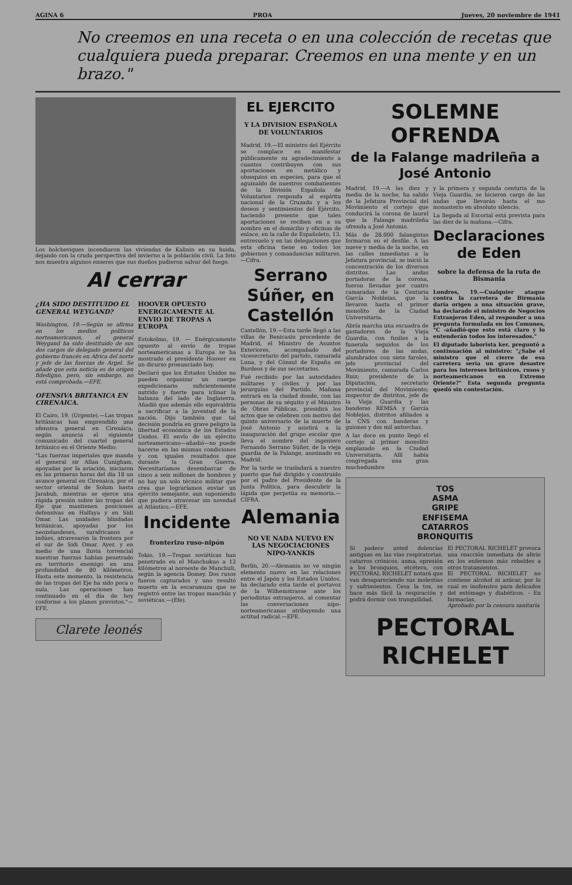AGINA 6 PROA Jueves, 20 noviembre de 1941
No creemos en una receta o en una colección de recetas que cualquiera pueda preparar. Creemos en una mente y en un brazo."
Los bolcheviques incendiaron las viviendas de Kalinin en su huida, dejando con la cruda perspectiva del invierno a la población civil. La foto nos muestra algunos enseres que sus dueños pudieron salvar del fuego.
Al cerrar
¿HA SIDO DESTITUIDO EL GENERAL WEYGAND?
Washington, 19.—Según se afirma en los medios políticos norteamericanos, el general Weygand ha sido destituido de sus dos cargos de delegado general del gobierno francés en Africa del norte y jefe de las fuerzas de Argel. Se añade que esta noticia es de origen fidedigno, pero, sin embargo, no está comprobada.—EFE.
OFENSIVA BRITANICA EN CIRENAICA.
El Cairo, 19. (Urgente).—Las tropas británicas han emprendido una ofensiva general en Cirenáica, según anuncia el siguiente comunicado del cuartel general británico en el Oriente Medio:
"Las fuerzas imperiales que manda el general sir Allan Cunigham, apoyadas por la aviación, iniciaron en las primeras horas del día 18 un avance general en Cirenaica, por el sector oriental de Solum hasta Jarabub, mientras se ejerce una rápida presión sobre las tropas del Eje que mantienen posiciones defensivas en Halfaya y en Sidi Omar. Las unidades blindadas británicas, apoyadas por los neozelandeses, surafricanos e indúes, atravesaron la frontera por el sur de Sidi Omar. Ayer, y en medio de una lluvia torrencial nuestras fuerzas habían penetrado en territorio enemigo en una profundidad de 80 kilómetros. Hasta este momento, la resistencia de las tropas del Eje ha sido poca o nula. Las operaciones han continuado en el día de hoy conforme a los planes previstos."—EFE.
HOOVER OPUESTO ENERGICAMENTE AL ENVIO DE TROPAS A EUROPA
Estokolmo, 19. — Enérgicamente opuesto al envío de tropas norteamericanas a Europa se ha mostrado el presidente Hoover en un dicurso pronunciado hoy.
Declaró que los Estados Unidos no pueden organizar un cuerpo expedicionario suficientemente nutrido y fuerte para iclinar la balanza del lado de Inglaterra. Añadió que además ello equivaldría a sacrificar a la juventud de la nación. Dijo también que tal decisión pondría en grave peligro la libertad económica de los Estados Unidos. El envío de un ejército norteamericano—añadió—no puede hacerse en las mismas condiciones y con iguales resultados que durante la Gran Guerra. Necesitaríamos desembarcar de cinco a seis millones de hombres y no hay un solo técnico militar que crea que lograríamos enviar un ejército semejante, aun suponiendo que pudiera atravesar sin novedad el Atlántico.—EFE.
Incidente
fronterizo ruso-nipón
Tokio, 19.—Tropas soviéticas han penetrado en el Manchukuo a 12 kilómetros al noroeste de Manchuli, según la agencia Domey. Dos rusos fueron capturados y uno resultó muerto en la escaramuza que se registró entre las tropas manchús y soviéticas.—(Efe).
Clarete leonés
EL EJERCITO
Y LA DIVISION ESPAÑOLA DE VOLUNTARIOS
Madrid, 19.—El ministro del Ejército se complace en manifestar públicamente su agradecimiento a cuantos contribuyen con sus aportaciones en metálico y obsequios en especies, para que el aguinaldo de nuestros combatientes de la División Española de Voluntarios responda al espíritu nacional de la Cruzada y a los deseos y sentimientos del Ejército, haciendo presente que tales aportaciones se reciben en a su nombre en el domicilio y oficinas de enlace, en la calle de Españoleto, 13, entresuelo y en las delegaciones que esta oficina tiene en todos los gobiernos y comandancias militares.—Cifra.
Serrano Súñer, en Castellón
Castellón, 19.—Esta tarde llegó a las villas de Benicasin procedente de Madrid, el Ministro de Asuntos Exteriores, acompañado del vicesecretario del partido, camarada Luna, y del Cónsul de España en Burdeos y de sus secretarios.
Fué recibido por las autoridades militares y civiles y por las jerarquías del Partido. Mañana entrará en la ciudad donde, con las personas de su séquito y el Ministro de Obras Públicas, presidirá los actos que se celebren con motivo del quinto aniversario de la muerte de José Antonio y asistirá a la inauguración del grupo escolar que lleva el nombre del ingeniero Fernando Serrano Súñer, de la vieja guardia de la Falange, asesinado en Madrid.
Por la tarde se trasladará a nuestro puerto que fué dirigido y construído por el padre del Presidente de la Junta Política, para descubrir la lápida que perpetúa su memoria.—CIFRA.
Alemania
NO VE NADA NUEVO EN LAS NEGOCIACIONES NIPO-YANKIS
Berlín, 20.—Alemania no ve ningún elemento nuevo en las relaciones entre el Japón y los Estados Unidos, ha declarado esta tarde el portavoz de la Wilhemstrasse ante los periodistas extranjeros, al comentar las conversaciones nipo-norteamericanas atribuyendo una actitud radical.—EFE.
SOLEMNE OFRENDA
de la Falange madrileña a José Antonio
Madrid, 19.—A las diez y media de la noche, ha salido de la Jefatura Provincial del Movimiento el cortejo que conducirá la corona de laurel que la Falange madrileña ofrenda a José Antonio.
Más de 28.000 falangistas formaron en el desfile. A las nueve y media de la noche, en las calles inmediatas a la Jefatura provincial, se inició la concentración de los diversos distritos. Las andas portadoras de la corona, fueron llevadas por cuatro camaradas de la Centuria García Nobleias, que la llevaron hasta el primer monolito de la Ciudad Universitaria.
Abría marcha una escuadra de gastadores de la Vieja Guardia, con fusiles a la funerala seguidos de los portadores de las andas, alumbrados con siete faroles, jefe provincial del Movimiento, camarada Carlos Ruiz; presidente de la Diputación, secretario provincial del Movimiento; inspector de distritos, jefe de la Vieja Guardia y las banderas REMSA y García Noblejas, distritos afiliados a la CNS con banderas y guiones y dos mil antorchas.
A las doce en punto llegó el cortejo al primer monolito emplazado en la Ciudad Universitaria. Allí había congregada una gran muchedumbre
y la primera y segunda centuria de la Vieja Guardia, se hicieron cargo de las andas que llevarán hasta el mo monasterio en absoluto silencio.
La llegada al Escorial está prevista para las diez de la mañana.—Cifra.
Declaraciones de Eden
sobre la defensa de la ruta de Bismania
Londres, 19.—Cualquier ataque contra la carretera de Birmania daría origen a una situación grave, ha declarado el ministro de Negocios Extranjeros Eden, al responder a una pregunta formulada en los Comunes, "C -añadió-que esto está claro y lo entenderán todos los interesados."
El diputado laborista ker, preguntó a continuación al ministro: "¿Sabe el ministro que el cierre de esa carretera sería un grave desastre para los intereses británicos, rusos y norteamericanos en Extremo Oriente?" Esta segunda pregunta quedó sin contestación.
TOS
ASMA
GRIPE
ENFISEMA
CATARROS
BRONQUITIS
Si padece usted dolencias antiguas en las vías respiratorias, catarros crónicos, asma, opresión a los bronquios, etcétera, con PECTORAL RICHELET notará que van desapareciendo sus molestias y sufrimientos. Cesa la tos, se hace más fácil la respiración y podrá dormir con tranquilidad.
El PECTORAL RICHELET provoca una reacción inmediata de alivio en los enfermos más rebeldes a otros tratamientos.
El PECTORAL RICHELET no contiene alcohol ni azúcar, por lo cual es inofensivo para delicados del estómago y diabéticos. - En farmacias.
Aprobado por la censura sanitaria
PECTORAL RICHELET